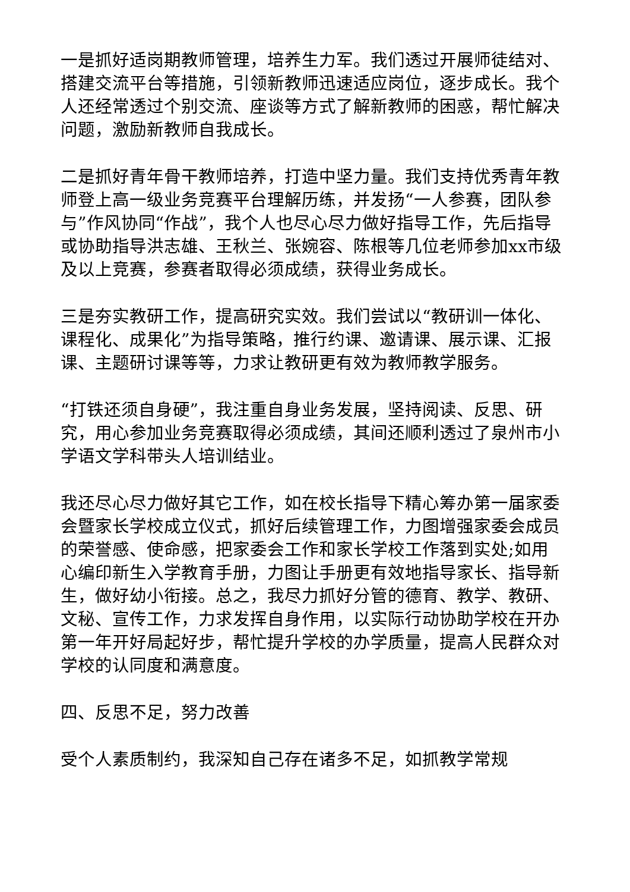一是抓好适岗期教师管理，培养生力军。我们透过开展师徒结对、搭建交流平台等措施，引领新教师迅速适应岗位，逐步成长。我个人还经常透过个别交流、座谈等方式了解新教师的困惑，帮忙解决问题，激励新教师自我成长。
二是抓好青年骨干教师培养，打造中坚力量。我们支持优秀青年教师登上高一级业务竞赛平台理解历练，并发扬“一人参赛，团队参与”作风协同“作战”，我个人也尽心尽力做好指导工作，先后指导或协助指导洪志雄、王秋兰、张婉容、陈根等几位老师参加xx市级及以上竞赛，参赛者取得必须成绩，获得业务成长。
三是夯实教研工作，提高研究实效。我们尝试以“教研训一体化、课程化、成果化”为指导策略，推行约课、邀请课、展示课、汇报课、主题研讨课等等，力求让教研更有效为教师教学服务。
“打铁还须自身硬”，我注重自身业务发展，坚持阅读、反思、研究，用心参加业务竞赛取得必须成绩，其间还顺利透过了泉州市小学语文学科带头人培训结业。
我还尽心尽力做好其它工作，如在校长指导下精心筹办第一届家委会暨家长学校成立仪式，抓好后续管理工作，力图增强家委会成员的荣誉感、使命感，把家委会工作和家长学校工作落到实处;如用心编印新生入学教育手册，力图让手册更有效地指导家长、指导新生，做好幼小衔接。总之，我尽力抓好分管的德育、教学、教研、文秘、宣传工作，力求发挥自身作用，以实际行动协助学校在开办第一年开好局起好步，帮忙提升学校的办学质量，提高人民群众对学校的认同度和满意度。
四、反思不足，努力改善
受个人素质制约，我深知自己存在诸多不足，如抓教学常规